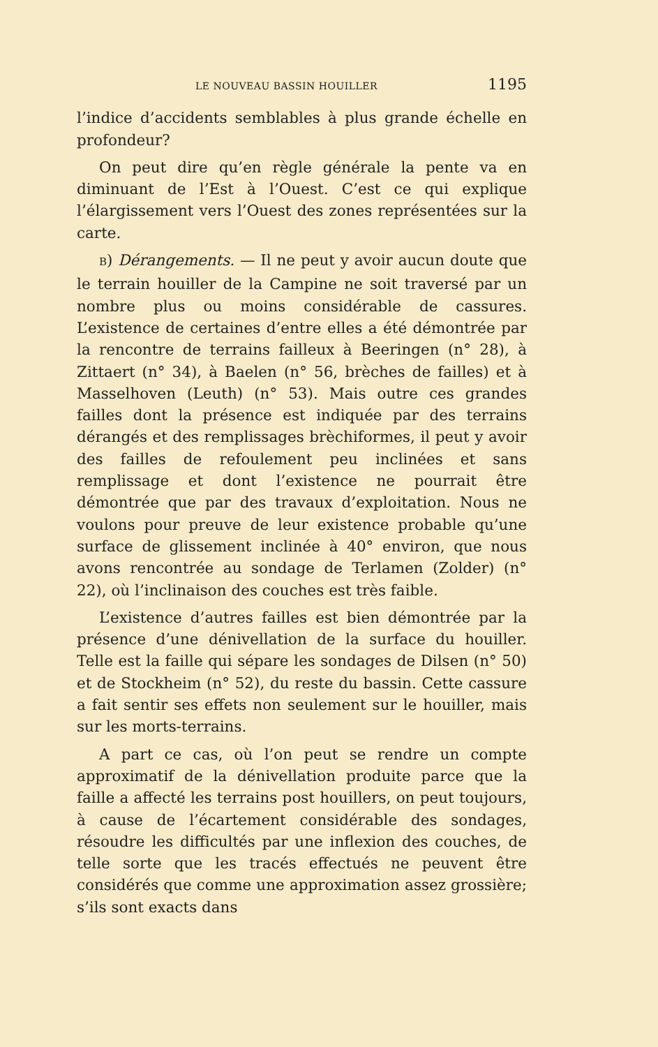LE NOUVEAU BASSIN HOUILLER 1195
l’indice d’accidents semblables à plus grande échelle en profondeur?
On peut dire qu’en règle générale la pente va en diminuant de l’Est à l’Ouest. C’est ce qui explique l’élargissement vers l’Ouest des zones représentées sur la carte.
B) Dérangements. — Il ne peut y avoir aucun doute que le terrain houiller de la Campine ne soit traversé par un nombre plus ou moins considérable de cassures. L’existence de certaines d’entre elles a été démontrée par la rencontre de terrains failleux à Beeringen (n° 28), à Zittaert (n° 34), à Baelen (n° 56, brèches de failles) et à Masselhoven (Leuth) (n° 53). Mais outre ces grandes failles dont la présence est indiquée par des terrains dérangés et des remplissages brèchiformes, il peut y avoir des failles de refoulement peu inclinées et sans remplissage et dont l’existence ne pourrait être démontrée que par des travaux d’exploitation. Nous ne voulons pour preuve de leur existence probable qu’une surface de glissement inclinée à 40° environ, que nous avons rencontrée au sondage de Terlamen (Zolder) (n° 22), où l’inclinaison des couches est très faible.
L’existence d’autres failles est bien démontrée par la présence d’une dénivellation de la surface du houiller. Telle est la faille qui sépare les sondages de Dilsen (n° 50) et de Stockheim (n° 52), du reste du bassin. Cette cassure a fait sentir ses effets non seulement sur le houiller, mais sur les morts-terrains.
A part ce cas, où l’on peut se rendre un compte approximatif de la dénivellation produite parce que la faille a affecté les terrains post houillers, on peut toujours, à cause de l’écartement considérable des sondages, résoudre les difficultés par une inflexion des couches, de telle sorte que les tracés effectués ne peuvent être considérés que comme une approximation assez grossière; s’ils sont exacts dans